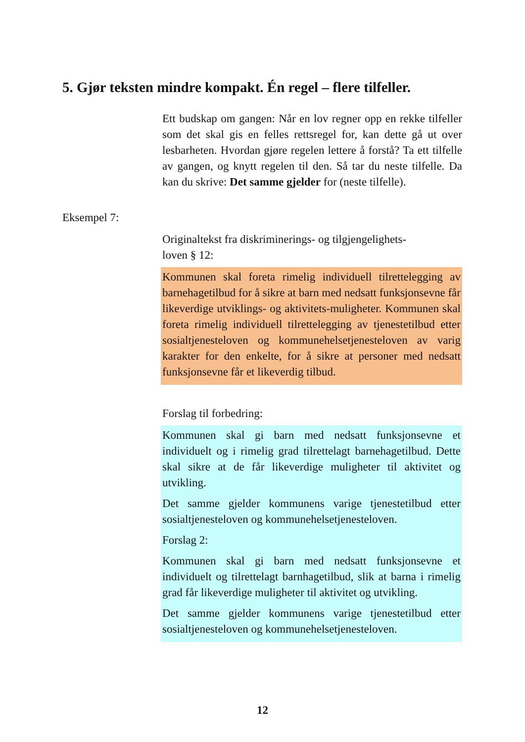5. Gjør teksten mindre kompakt. Én regel – flere tilfeller.
Ett budskap om gangen: Når en lov regner opp en rekke tilfeller som det skal gis en felles rettsregel for, kan dette gå ut over lesbarheten. Hvordan gjøre regelen lettere å forstå? Ta ett tilfelle av gangen, og knytt regelen til den. Så tar du neste tilfelle. Da kan du skrive: Det samme gjelder for (neste tilfelle).
Eksempel 7:
Originaltekst fra diskriminerings- og tilgjengelighets-
loven § 12:
Kommunen skal foreta rimelig individuell tilrettelegging av barnehagetilbud for å sikre at barn med nedsatt funksjonsevne får likeverdige utviklings- og aktivitets-muligheter. Kommunen skal foreta rimelig individuell tilrettelegging av tjenestetilbud etter sosialtjenesteloven og kommunehelsetjenesteloven av varig karakter for den enkelte, for å sikre at personer med nedsatt funksjonsevne får et likeverdig tilbud.
Forslag til forbedring:
Kommunen skal gi barn med nedsatt funksjonsevne et individuelt og i rimelig grad tilrettelagt barnehagetilbud. Dette skal sikre at de får likeverdige muligheter til aktivitet og utvikling.
Det samme gjelder kommunens varige tjenestetilbud etter sosialtjenesteloven og kommunehelsetjenesteloven.
Forslag 2:
Kommunen skal gi barn med nedsatt funksjonsevne et individuelt og tilrettelagt barnhagetilbud, slik at barna i rimelig grad får likeverdige muligheter til aktivitet og utvikling.
Det samme gjelder kommunens varige tjenestetilbud etter sosialtjenesteloven og kommunehelsetjenesteloven.
12